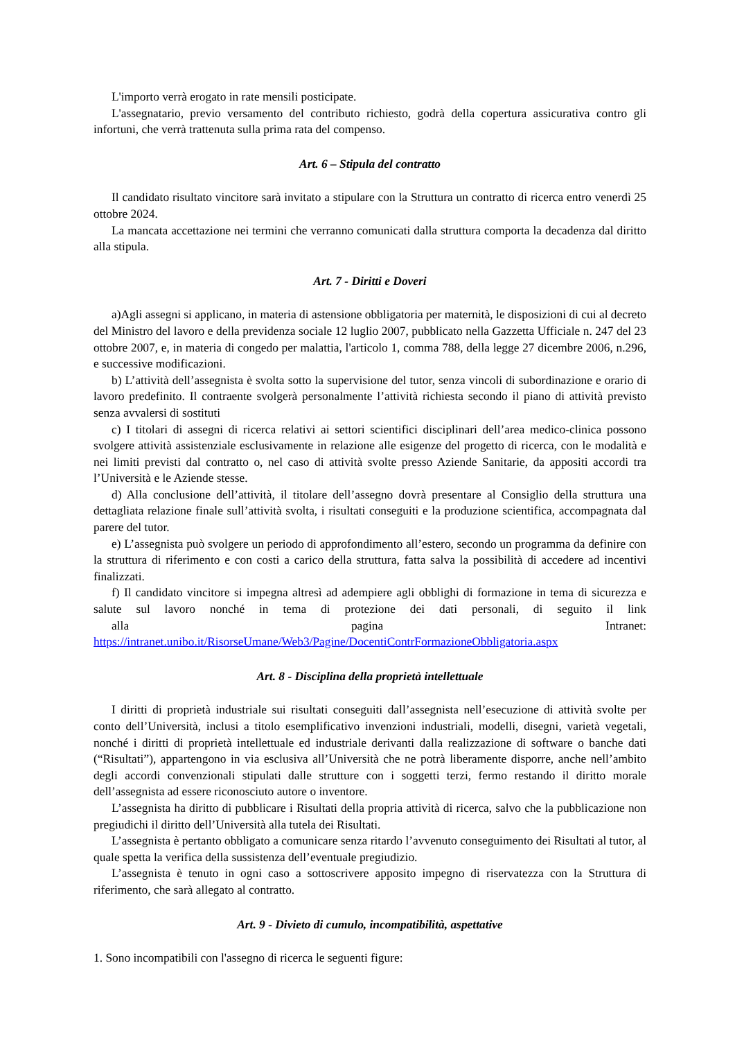L'importo verrà erogato in rate mensili posticipate.
L'assegnatario, previo versamento del contributo richiesto, godrà della copertura assicurativa contro gli infortuni, che verrà trattenuta sulla prima rata del compenso.
Art. 6 – Stipula del contratto
Il candidato risultato vincitore sarà invitato a stipulare con la Struttura un contratto di ricerca entro venerdì 25 ottobre 2024.
La mancata accettazione nei termini che verranno comunicati dalla struttura comporta la decadenza dal diritto alla stipula.
Art. 7 - Diritti e Doveri
a)Agli assegni si applicano, in materia di astensione obbligatoria per maternità, le disposizioni di cui al decreto del Ministro del lavoro e della previdenza sociale 12 luglio 2007, pubblicato nella Gazzetta Ufficiale n. 247 del 23 ottobre 2007, e, in materia di congedo per malattia, l'articolo 1, comma 788, della legge 27 dicembre 2006, n.296, e successive modificazioni.
b) L’attività dell’assegnista è svolta sotto la supervisione del tutor, senza vincoli di subordinazione e orario di lavoro predefinito. Il contraente svolgerà personalmente l’attività richiesta secondo il piano di attività previsto senza avvalersi di sostituti
c) I titolari di assegni di ricerca relativi ai settori scientifici disciplinari dell’area medico-clinica possono svolgere attività assistenziale esclusivamente in relazione alle esigenze del progetto di ricerca, con le modalità e nei limiti previsti dal contratto o, nel caso di attività svolte presso Aziende Sanitarie, da appositi accordi tra l’Università e le Aziende stesse.
d) Alla conclusione dell’attività, il titolare dell’assegno dovrà presentare al Consiglio della struttura una dettagliata relazione finale sull’attività svolta, i risultati conseguiti e la produzione scientifica, accompagnata dal parere del tutor.
e) L’assegnista può svolgere un periodo di approfondimento all’estero, secondo un programma da definire con la struttura di riferimento e con costi a carico della struttura, fatta salva la possibilità di accedere ad incentivi finalizzati.
f) Il candidato vincitore si impegna altresì ad adempiere agli obblighi di formazione in tema di sicurezza e salute sul lavoro nonché in tema di protezione dei dati personali, di seguito il link alla pagina Intranet: https://intranet.unibo.it/RisorseUmane/Web3/Pagine/DocentiContrFormazioneObbligatoria.aspx
Art. 8 - Disciplina della proprietà intellettuale
I diritti di proprietà industriale sui risultati conseguiti dall’assegnista nell’esecuzione di attività svolte per conto dell’Università, inclusi a titolo esemplificativo invenzioni industriali, modelli, disegni, varietà vegetali, nonché i diritti di proprietà intellettuale ed industriale derivanti dalla realizzazione di software o banche dati (“Risultati”), appartengono in via esclusiva all’Università che ne potrà liberamente disporre, anche nell’ambito degli accordi convenzionali stipulati dalle strutture con i soggetti terzi, fermo restando il diritto morale dell’assegnista ad essere riconosciuto autore o inventore.
L’assegnista ha diritto di pubblicare i Risultati della propria attività di ricerca, salvo che la pubblicazione non pregiudichi il diritto dell’Università alla tutela dei Risultati.
L’assegnista è pertanto obbligato a comunicare senza ritardo l’avvenuto conseguimento dei Risultati al tutor, al quale spetta la verifica della sussistenza dell’eventuale pregiudizio.
L’assegnista è tenuto in ogni caso a sottoscrivere apposito impegno di riservatezza con la Struttura di riferimento, che sarà allegato al contratto.
Art. 9 - Divieto di cumulo, incompatibilità, aspettative
1. Sono incompatibili con l'assegno di ricerca le seguenti figure: